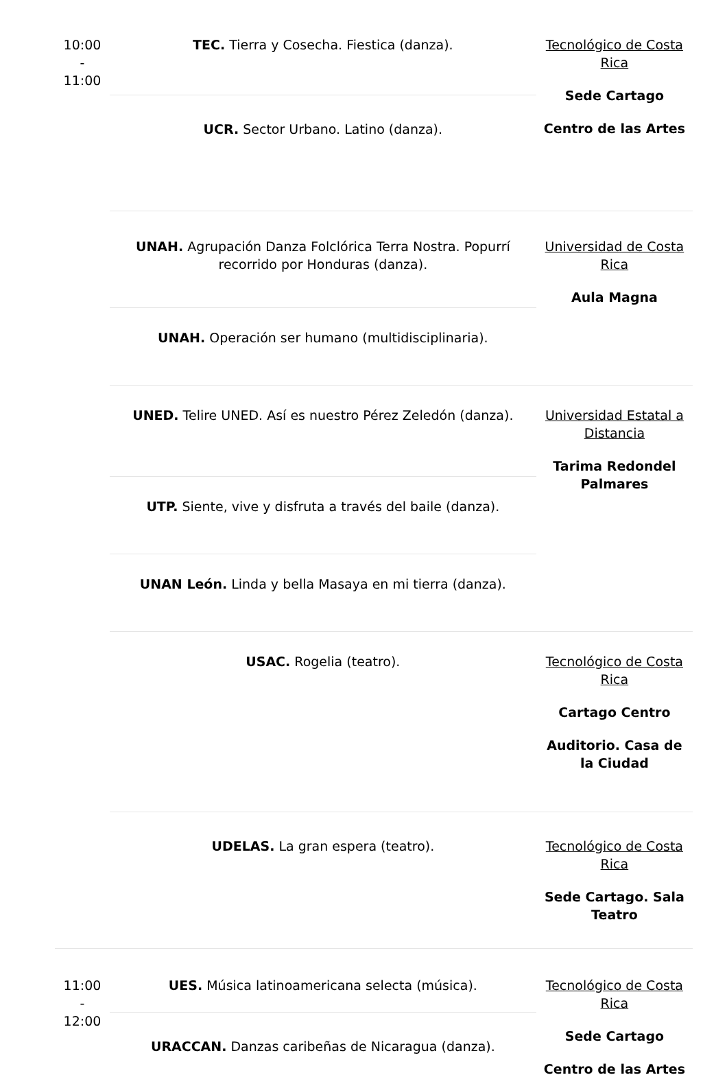| 10:00 - 11:00 | TEC. Tierra y Cosecha. Fiestica (danza). | Tecnológico de Costa Rica Sede Cartago Centro de las Artes |
| | UCR. Sector Urbano. Latino (danza). | |
| | UNAH. Agrupación Danza Folclórica Terra Nostra. Popurrí recorrido por Honduras (danza). | Universidad de Costa Rica Aula Magna |
| | UNAH. Operación ser humano (multidisciplinaria). | |
| | UNED. Telire UNED. Así es nuestro Pérez Zeledón (danza). | Universidad Estatal a Distancia Tarima Redondel Palmares |
| | UTP. Siente, vive y disfruta a través del baile (danza). | |
| | UNAN León. Linda y bella Masaya en mi tierra (danza). | |
| | USAC. Rogelia (teatro). | Tecnológico de Costa Rica Cartago Centro Auditorio. Casa de la Ciudad |
| | UDELAS. La gran espera (teatro). | Tecnológico de Costa Rica Sede Cartago. Sala Teatro |
| 11:00 - 12:00 | UES. Música latinoamericana selecta (música). | Tecnológico de Costa Rica Sede Cartago Centro de las Artes |
| | URACCAN. Danzas caribeñas de Nicaragua (danza). | |